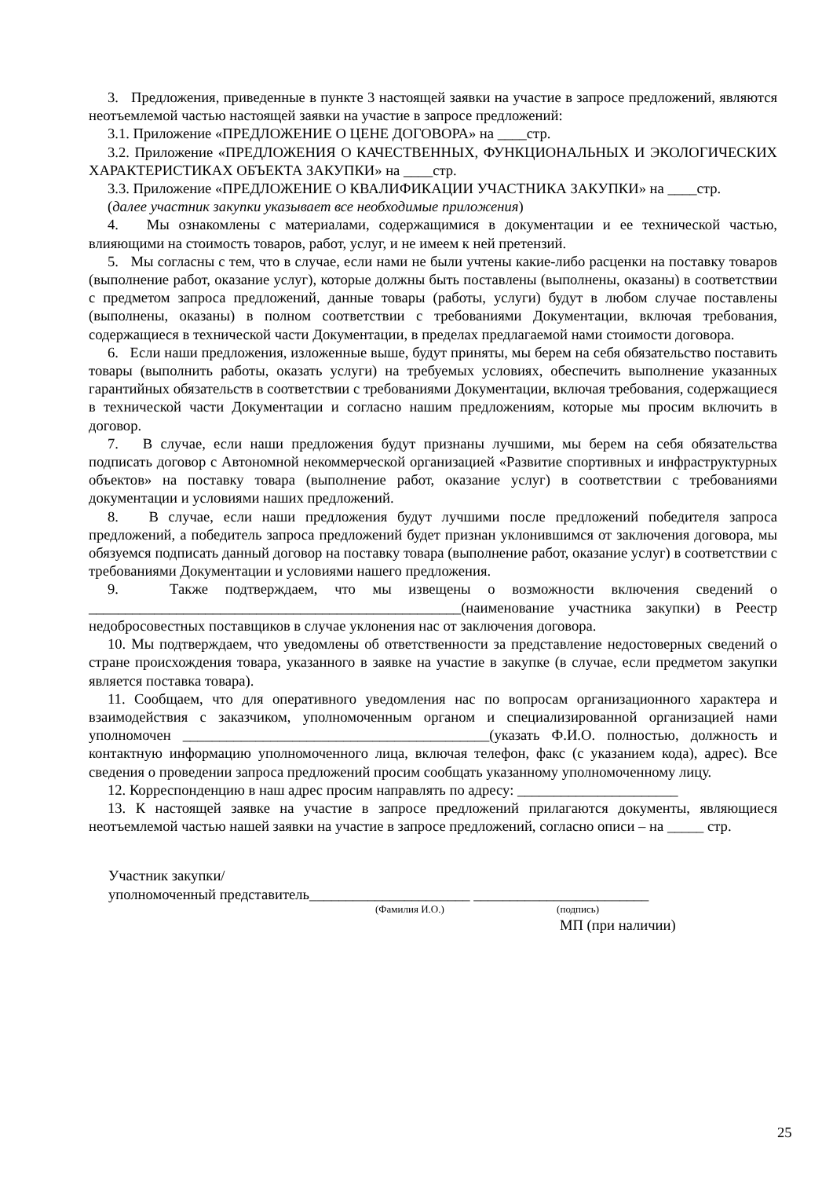3. Предложения, приведенные в пункте 3 настоящей заявки на участие в запросе предложений, являются неотъемлемой частью настоящей заявки на участие в запросе предложений:
3.1. Приложение «ПРЕДЛОЖЕНИЕ О ЦЕНЕ ДОГОВОРА» на ____стр.
3.2. Приложение «ПРЕДЛОЖЕНИЯ О КАЧЕСТВЕННЫХ, ФУНКЦИОНАЛЬНЫХ И ЭКОЛОГИЧЕСКИХ ХАРАКТЕРИСТИКАХ ОБЪЕКТА ЗАКУПКИ» на ____стр.
3.3. Приложение «ПРЕДЛОЖЕНИЕ О КВАЛИФИКАЦИИ УЧАСТНИКА ЗАКУПКИ» на ____стр.
(далее участник закупки указывает все необходимые приложения)
4. Мы ознакомлены с материалами, содержащимися в документации и ее технической частью, влияющими на стоимость товаров, работ, услуг, и не имеем к ней претензий.
5. Мы согласны с тем, что в случае, если нами не были учтены какие-либо расценки на поставку товаров (выполнение работ, оказание услуг), которые должны быть поставлены (выполнены, оказаны) в соответствии с предметом запроса предложений, данные товары (работы, услуги) будут в любом случае поставлены (выполнены, оказаны) в полном соответствии с требованиями Документации, включая требования, содержащиеся в технической части Документации, в пределах предлагаемой нами стоимости договора.
6. Если наши предложения, изложенные выше, будут приняты, мы берем на себя обязательство поставить товары (выполнить работы, оказать услуги) на требуемых условиях, обеспечить выполнение указанных гарантийных обязательств в соответствии с требованиями Документации, включая требования, содержащиеся в технической части Документации и согласно нашим предложениям, которые мы просим включить в договор.
7. В случае, если наши предложения будут признаны лучшими, мы берем на себя обязательства подписать договор с Автономной некоммерческой организацией «Развитие спортивных и инфраструктурных объектов» на поставку товара (выполнение работ, оказание услуг) в соответствии с требованиями документации и условиями наших предложений.
8. В случае, если наши предложения будут лучшими после предложений победителя запроса предложений, а победитель запроса предложений будет признан уклонившимся от заключения договора, мы обязуемся подписать данный договор на поставку товара (выполнение работ, оказание услуг) в соответствии с требованиями Документации и условиями нашего предложения.
9. Также подтверждаем, что мы извещены о возможности включения сведений о ___________________________________________________(наименование участника закупки) в Реестр недобросовестных поставщиков в случае уклонения нас от заключения договора.
10. Мы подтверждаем, что уведомлены об ответственности за представление недостоверных сведений о стране происхождения товара, указанного в заявке на участие в закупке (в случае, если предметом закупки является поставка товара).
11. Сообщаем, что для оперативного уведомления нас по вопросам организационного характера и взаимодействия с заказчиком, уполномоченным органом и специализированной организацией нами уполномочен __________________________________________(указать Ф.И.О. полностью, должность и контактную информацию уполномоченного лица, включая телефон, факс (с указанием кода), адрес). Все сведения о проведении запроса предложений просим сообщать указанному уполномоченному лицу.
12. Корреспонденцию в наш адрес просим направлять по адресу: ______________________
13. К настоящей заявке на участие в запросе предложений прилагаются документы, являющиеся неотъемлемой частью нашей заявки на участие в запросе предложений, согласно описи – на _____ стр.
Участник закупки/
уполномоченный представитель______________________ ________________________
(Фамилия И.О.) (подпись)
МП (при наличии)
25